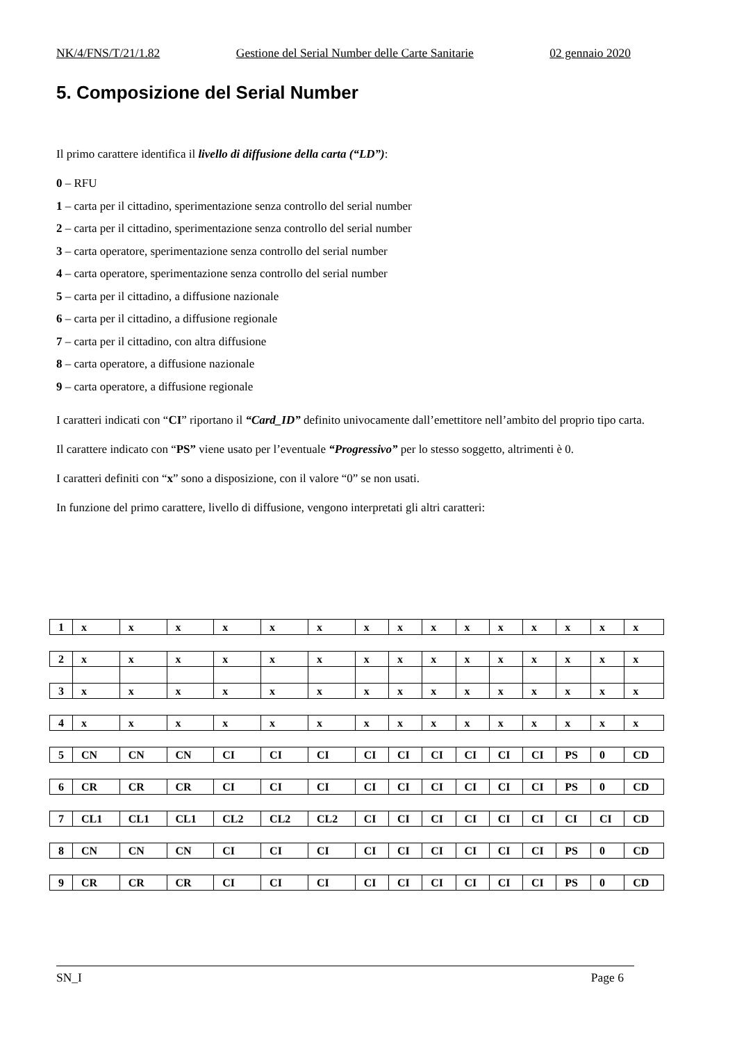NK/4/FNS/T/21/1.82 Gestione del Serial Number delle Carte Sanitarie 02 gennaio 2020
5. Composizione del Serial Number
Il primo carattere identifica il livello di diffusione della carta (“LD”):
0 – RFU
1 – carta per il cittadino, sperimentazione senza controllo del serial number
2 – carta per il cittadino, sperimentazione senza controllo del serial number
3 – carta operatore, sperimentazione senza controllo del serial number
4 – carta operatore, sperimentazione senza controllo del serial number
5 – carta per il cittadino, a diffusione nazionale
6 – carta per il cittadino, a diffusione regionale
7 – carta per il cittadino, con altra diffusione
8 – carta operatore, a diffusione nazionale
9 – carta operatore, a diffusione regionale
I caratteri indicati con “CI” riportano il “Card_ID” definito univocamente dall’emettitore nell’ambito del proprio tipo carta.
Il carattere indicato con “PS” viene usato per l’eventuale “Progressivo” per lo stesso soggetto, altrimenti è 0.
I caratteri definiti con “x” sono a disposizione, con il valore “0” se non usati.
In funzione del primo carattere, livello di diffusione, vengono interpretati gli altri caratteri:
| 1 | x | x | x | x | x | x | x | x | x | x | x | x | x | x | x |
| 2 | x | x | x | x | x | x | x | x | x | x | x | x | x | x | x |
| 3 | x | x | x | x | x | x | x | x | x | x | x | x | x | x | x |
| 4 | x | x | x | x | x | x | x | x | x | x | x | x | x | x | x |
| 5 | CN | CN | CN | CI | CI | CI | CI | CI | CI | CI | CI | CI | PS | 0 | CD |
| 6 | CR | CR | CR | CI | CI | CI | CI | CI | CI | CI | CI | CI | PS | 0 | CD |
| 7 | CL1 | CL1 | CL1 | CL2 | CL2 | CL2 | CI | CI | CI | CI | CI | CI | CI | CI | CD |
| 8 | CN | CN | CN | CI | CI | CI | CI | CI | CI | CI | CI | CI | PS | 0 | CD |
| 9 | CR | CR | CR | CI | CI | CI | CI | CI | CI | CI | CI | CI | PS | 0 | CD |
SN_I Page 6